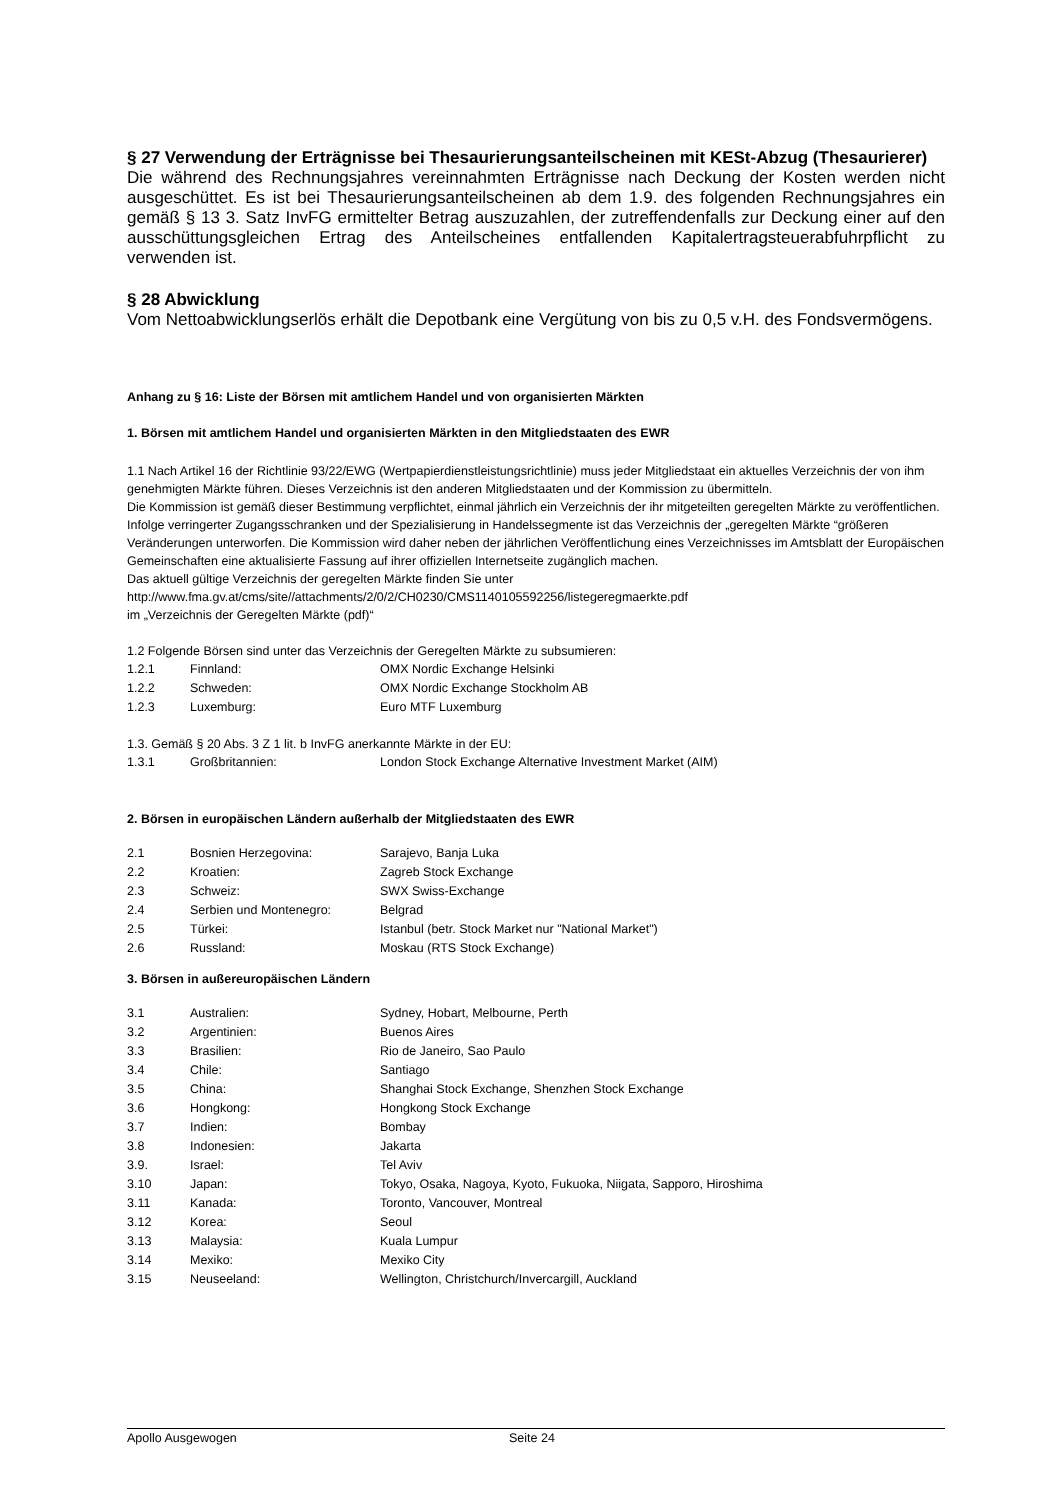§ 27 Verwendung der Erträgnisse bei Thesaurierungsanteilscheinen mit KESt-Abzug (Thesaurierer)
Die während des Rechnungsjahres vereinnahmten Erträgnisse nach Deckung der Kosten werden nicht ausgeschüttet. Es ist bei Thesaurierungsanteilscheinen ab dem 1.9. des folgenden Rechnungsjahres ein gemäß § 13 3. Satz InvFG ermittelter Betrag auszuzahlen, der zutreffendenfalls zur Deckung einer auf den ausschüttungsgleichen Ertrag des Anteilscheines entfallenden Kapitalertragsteuerabfuhrpflicht zu verwenden ist.
§ 28 Abwicklung
Vom Nettoabwicklungserlös erhält die Depotbank eine Vergütung von bis zu 0,5 v.H. des Fondsvermögens.
Anhang zu § 16: Liste der Börsen mit amtlichem Handel und von organisierten Märkten
1. Börsen mit amtlichem Handel und organisierten Märkten in den Mitgliedstaaten des EWR
1.1 Nach Artikel 16 der Richtlinie 93/22/EWG (Wertpapierdienstleistungsrichtlinie) muss jeder Mitgliedstaat ein aktuelles Verzeichnis der von ihm genehmigten Märkte führen. Dieses Verzeichnis ist den anderen Mitgliedstaaten und der Kommission zu übermitteln.
Die Kommission ist gemäß dieser Bestimmung verpflichtet, einmal jährlich ein Verzeichnis der ihr mitgeteilten geregelten Märkte zu veröffentlichen.
Infolge verringerter Zugangsschranken und der Spezialisierung in Handelssegmente ist das Verzeichnis der „geregelten Märkte “größeren Veränderungen unterworfen. Die Kommission wird daher neben der jährlichen Veröffentlichung eines Verzeichnisses im Amtsblatt der Europäischen Gemeinschaften eine aktualisierte Fassung auf ihrer offiziellen Internetseite zugänglich machen.
Das aktuell gültige Verzeichnis der geregelten Märkte finden Sie unter
http://www.fma.gv.at/cms/site//attachments/2/0/2/CH0230/CMS1140105592256/listegeregmaerkte.pdf
im „Verzeichnis der Geregelten Märkte (pdf)“
1.2 Folgende Börsen sind unter das Verzeichnis der Geregelten Märkte zu subsumieren:
| 1.2.1 | Finnland: | OMX Nordic Exchange Helsinki |
| 1.2.2 | Schweden: | OMX Nordic Exchange Stockholm AB |
| 1.2.3 | Luxemburg: | Euro MTF Luxemburg |
1.3. Gemäß § 20 Abs. 3 Z 1 lit. b InvFG anerkannte Märkte in der EU:
| 1.3.1 | Großbritannien: | London Stock Exchange Alternative Investment Market (AIM) |
2. Börsen in europäischen Ländern außerhalb der Mitgliedstaaten des EWR
| 2.1 | Bosnien Herzegovina: | Sarajevo, Banja Luka |
| 2.2 | Kroatien: | Zagreb Stock Exchange |
| 2.3 | Schweiz: | SWX Swiss-Exchange |
| 2.4 | Serbien und Montenegro: | Belgrad |
| 2.5 | Türkei: | Istanbul (betr. Stock Market nur "National Market") |
| 2.6 | Russland: | Moskau (RTS Stock Exchange) |
3. Börsen in außereuropäischen Ländern
| 3.1 | Australien: | Sydney, Hobart, Melbourne, Perth |
| 3.2 | Argentinien: | Buenos Aires |
| 3.3 | Brasilien: | Rio de Janeiro, Sao Paulo |
| 3.4 | Chile: | Santiago |
| 3.5 | China: | Shanghai Stock Exchange, Shenzhen Stock Exchange |
| 3.6 | Hongkong: | Hongkong Stock Exchange |
| 3.7 | Indien: | Bombay |
| 3.8 | Indonesien: | Jakarta |
| 3.9. | Israel: | Tel Aviv |
| 3.10 | Japan: | Tokyo, Osaka, Nagoya, Kyoto, Fukuoka, Niigata, Sapporo, Hiroshima |
| 3.11 | Kanada: | Toronto, Vancouver, Montreal |
| 3.12 | Korea: | Seoul |
| 3.13 | Malaysia: | Kuala Lumpur |
| 3.14 | Mexiko: | Mexiko City |
| 3.15 | Neuseeland: | Wellington, Christchurch/Invercargill, Auckland |
Apollo Ausgewogen Seite 24